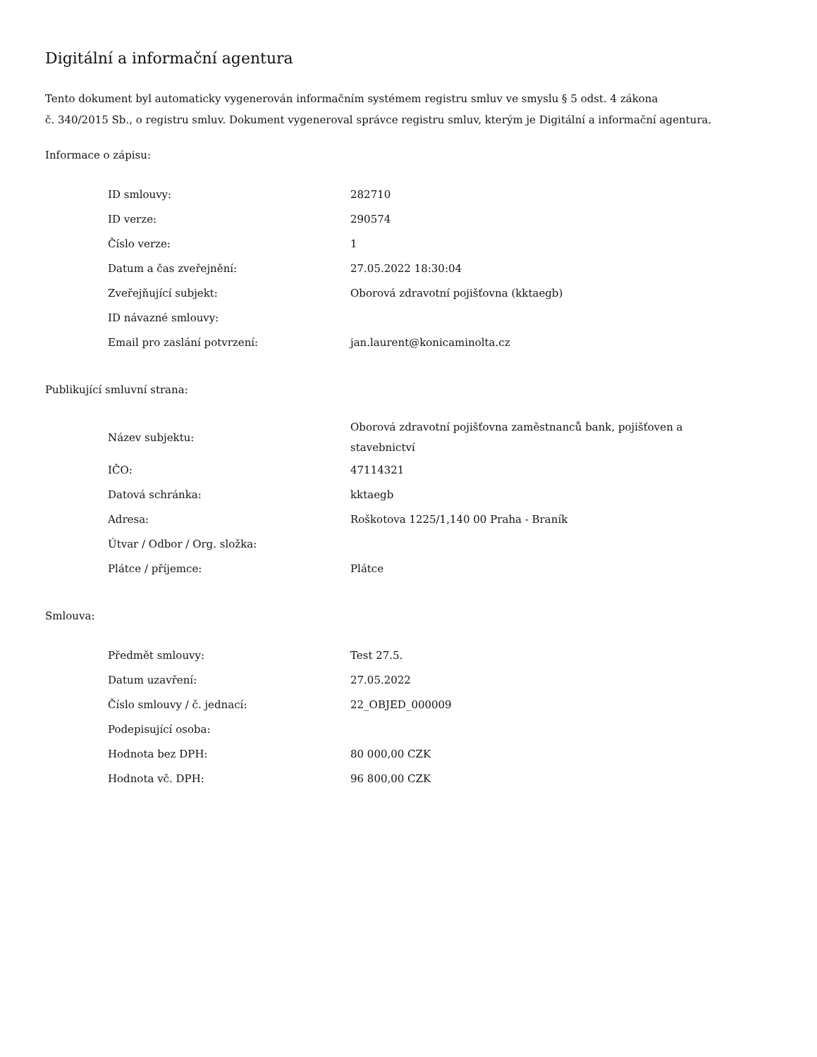Digitální a informační agentura
Tento dokument byl automaticky vygenerován informačním systémem registru smluv ve smyslu § 5 odst. 4 zákona
č. 340/2015 Sb., o registru smluv. Dokument vygeneroval správce registru smluv, kterým je Digitální a informační agentura.
Informace o zápisu:
| ID smlouvy: | 282710 |
| ID verze: | 290574 |
| Číslo verze: | 1 |
| Datum a čas zveřejnění: | 27.05.2022 18:30:04 |
| Zveřejňující subjekt: | Oborová zdravotní pojišťovna (kktaegb) |
| ID návazné smlouvy: | |
| Email pro zaslání potvrzení: | jan.laurent@konicaminolta.cz |
Publikující smluvní strana:
| Název subjektu: | Oborová zdravotní pojišťovna zaměstnanců bank, pojišťoven a stavebnictví |
| IČO: | 47114321 |
| Datová schránka: | kktaegb |
| Adresa: | Roškotova 1225/1,140 00 Praha - Braník |
| Útvar / Odbor / Org. složka: | |
| Plátce / příjemce: | Plátce |
Smlouva:
| Předmět smlouvy: | Test 27.5. |
| Datum uzavření: | 27.05.2022 |
| Číslo smlouvy / č. jednací: | 22_OBJED_000009 |
| Podepisující osoba: | |
| Hodnota bez DPH: | 80 000,00 CZK |
| Hodnota vč. DPH: | 96 800,00 CZK |